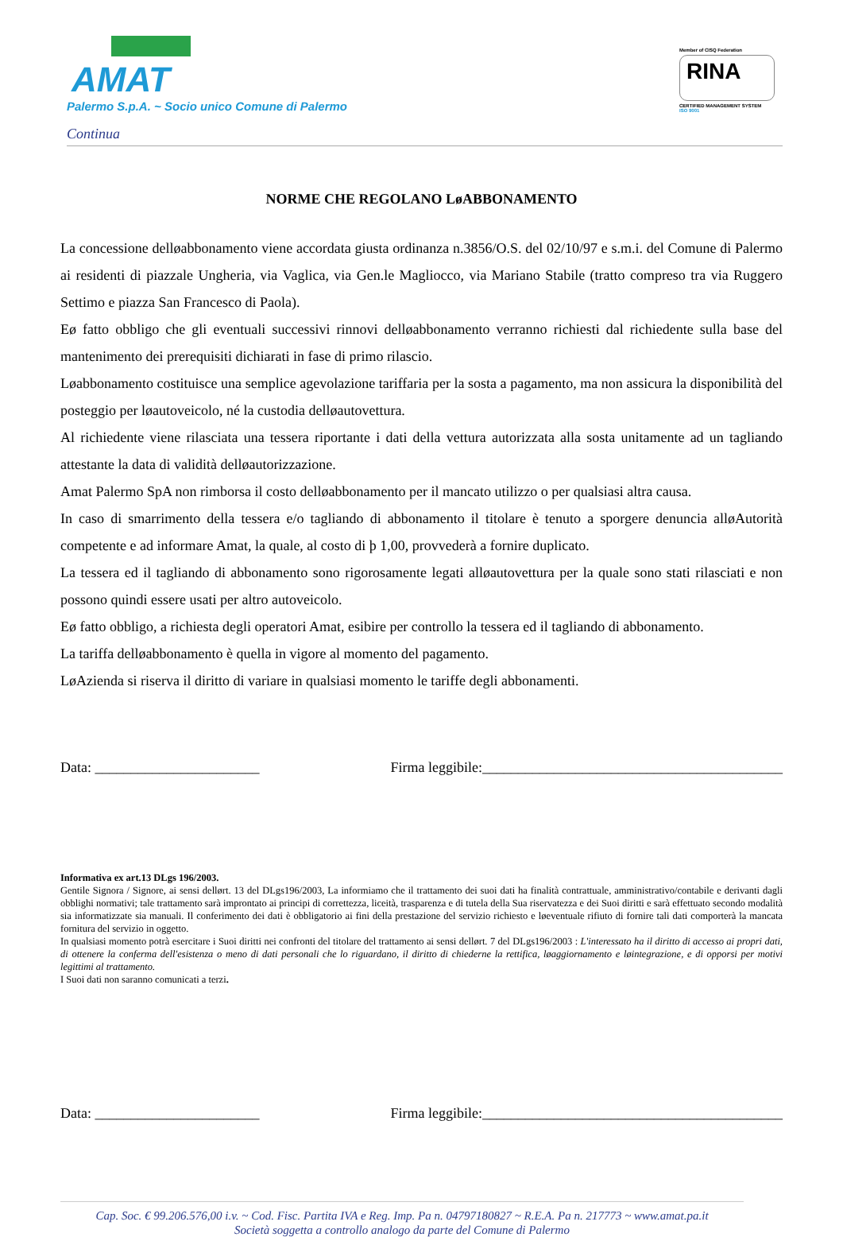AMAT
Palermo S.p.A. ~ Socio unico Comune di Palermo
Member of CISQ Federation
RINA
CERTIFIED MANAGEMENT SYSTEM
ISO 9001
Continua
NORME CHE REGOLANO LøABBONAMENTO
La concessione delløabbonamento viene accordata giusta ordinanza n.3856/O.S. del 02/10/97 e s.m.i. del Comune di Palermo ai residenti di piazzale Ungheria, via Vaglica, via Gen.le Magliocco, via Mariano Stabile (tratto compreso tra via Ruggero Settimo e piazza San Francesco di Paola).
Eø fatto obbligo che gli eventuali successivi rinnovi delløabbonamento verranno richiesti dal richiedente sulla base del mantenimento dei prerequisiti dichiarati in fase di primo rilascio.
Løabbonamento costituisce una semplice agevolazione tariffaria per la sosta a pagamento, ma non assicura la disponibilità del posteggio per løautoveicolo, né la custodia delløautovettura.
Al richiedente viene rilasciata una tessera riportante i dati della vettura autorizzata alla sosta unitamente ad un tagliando attestante la data di validità delløautorizzazione.
Amat Palermo SpA non rimborsa il costo delløabbonamento per il mancato utilizzo o per qualsiasi altra causa.
In caso di smarrimento della tessera e/o tagliando di abbonamento il titolare è tenuto a sporgere denuncia alløAutorità competente e ad informare Amat, la quale, al costo di þ 1,00, provvederà a fornire duplicato.
La tessera ed il tagliando di abbonamento sono rigorosamente legati alløautovettura per la quale sono stati rilasciati e non possono quindi essere usati per altro autoveicolo.
Eø fatto obbligo, a richiesta degli operatori Amat, esibire per controllo la tessera ed il tagliando di abbonamento.
La tariffa delløabbonamento è quella in vigore al momento del pagamento.
LøAzienda si riserva il diritto di variare in qualsiasi momento le tariffe degli abbonamenti.
Data: _______________________ Firma leggibile:__________________________________________
Informativa ex art.13 DLgs 196/2003.
Gentile Signora / Signore, ai sensi dellørt. 13 del DLgs196/2003, La informiamo che il trattamento dei suoi dati ha finalità contrattuale, amministrativo/contabile e derivanti dagli obblighi normativi; tale trattamento sarà improntato ai principi di correttezza, liceità, trasparenza e di tutela della Sua riservatezza e dei Suoi diritti e sarà effettuato secondo modalità sia informatizzate sia manuali. Il conferimento dei dati è obbligatorio ai fini della prestazione del servizio richiesto e løeventuale rifiuto di fornire tali dati comporterà la mancata fornitura del servizio in oggetto.
In qualsiasi momento potrà esercitare i Suoi diritti nei confronti del titolare del trattamento ai sensi dellørt. 7 del DLgs196/2003 : L'interessato ha il diritto di accesso ai propri dati, di ottenere la conferma dell'esistenza o meno di dati personali che lo riguardano, il diritto di chiederne la rettifica, løaggiornamento e løintegrazione, e di opporsi per motivi legittimi al trattamento.
I Suoi dati non saranno comunicati a terzi.
Data: _______________________ Firma leggibile:__________________________________________
Cap. Soc. € 99.206.576,00 i.v. ~ Cod. Fisc. Partita IVA e Reg. Imp. Pa n. 04797180827 ~ R.E.A. Pa n. 217773 ~ www.amat.pa.it
Società soggetta a controllo analogo da parte del Comune di Palermo